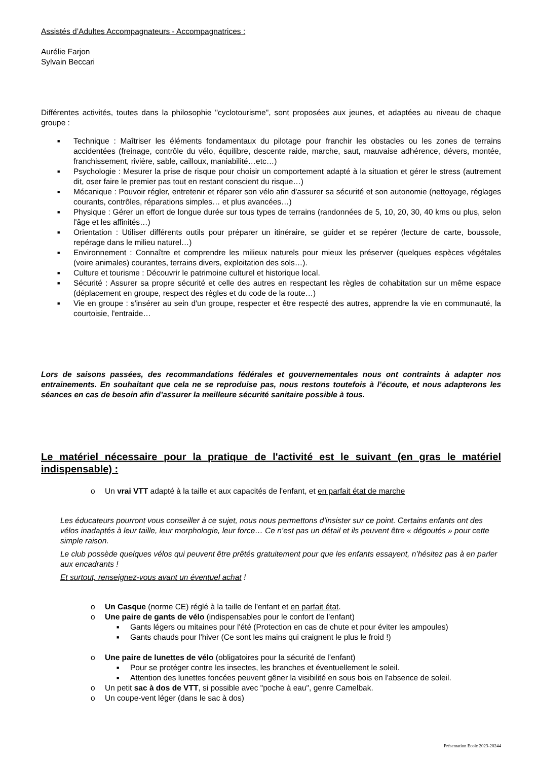Assistés d’Adultes Accompagnateurs - Accompagnatrices :
Aurélie Farjon
Sylvain Beccari
Différentes activités, toutes dans la philosophie "cyclotourisme", sont proposées aux jeunes, et adaptées au niveau de chaque groupe :
■ Technique : Maîtriser les éléments fondamentaux du pilotage pour franchir les obstacles ou les zones de terrains accidentées (freinage, contrôle du vélo, équilibre, descente raide, marche, saut, mauvaise adhérence, dévers, montée, franchissement, rivière, sable, cailloux, maniabilité…etc…)
■ Psychologie : Mesurer la prise de risque pour choisir un comportement adapté à la situation et gérer le stress (autrement dit, oser faire le premier pas tout en restant conscient du risque…)
■ Mécanique : Pouvoir régler, entretenir et réparer son vélo afin d'assurer sa sécurité et son autonomie (nettoyage, réglages courants, contrôles, réparations simples… et plus avancées…)
■ Physique : Gérer un effort de longue durée sur tous types de terrains (randonnées de 5, 10, 20, 30, 40 kms ou plus, selon l'âge et les affinités…)
■ Orientation : Utiliser différents outils pour préparer un itinéraire, se guider et se repérer (lecture de carte, boussole, repérage dans le milieu naturel…)
■ Environnement : Connaître et comprendre les milieux naturels pour mieux les préserver (quelques espèces végétales (voire animales) courantes, terrains divers, exploitation des sols…).
■ Culture et tourisme : Découvrir le patrimoine culturel et historique local.
■ Sécurité : Assurer sa propre sécurité et celle des autres en respectant les règles de cohabitation sur un même espace (déplacement en groupe, respect des règles et du code de la route…)
■ Vie en groupe : s'insérer au sein d'un groupe, respecter et être respecté des autres, apprendre la vie en communauté, la courtoisie, l'entraide…
Lors de saisons passées, des recommandations fédérales et gouvernementales nous ont contraints à adapter nos entrainements. En souhaitant que cela ne se reproduise pas, nous restons toutefois à l’écoute, et nous adapterons les séances en cas de besoin afin d’assurer la meilleure sécurité sanitaire possible à tous.
Le matériel nécessaire pour la pratique de l'activité est le suivant (en gras le matériel indispensable) :
o Un vrai VTT adapté à la taille et aux capacités de l'enfant, et en parfait état de marche
Les éducateurs pourront vous conseiller à ce sujet, nous nous permettons d’insister sur ce point. Certains enfants ont des vélos inadaptés à leur taille, leur morphologie, leur force… Ce n’est pas un détail et ils peuvent être « dégoutés » pour cette simple raison.
Le club possède quelques vélos qui peuvent être prêtés gratuitement pour que les enfants essayent, n’hésitez pas à en parler aux encadrants !
Et surtout, renseignez-vous avant un éventuel achat !
o Un Casque (norme CE) réglé à la taille de l'enfant et en parfait état.
o Une paire de gants de vélo (indispensables pour le confort de l’enfant)
■ Gants légers ou mitaines pour l'été (Protection en cas de chute et pour éviter les ampoules)
■ Gants chauds pour l'hiver (Ce sont les mains qui craignent le plus le froid !)
o Une paire de lunettes de vélo (obligatoires pour la sécurité de l’enfant)
■ Pour se protéger contre les insectes, les branches et éventuellement le soleil.
■ Attention des lunettes foncées peuvent gêner la visibilité en sous bois en l'absence de soleil.
o Un petit sac à dos de VTT, si possible avec "poche à eau", genre Camelbak.
o Un coupe-vent léger (dans le sac à dos)
Présentation Ecole 2023-20244